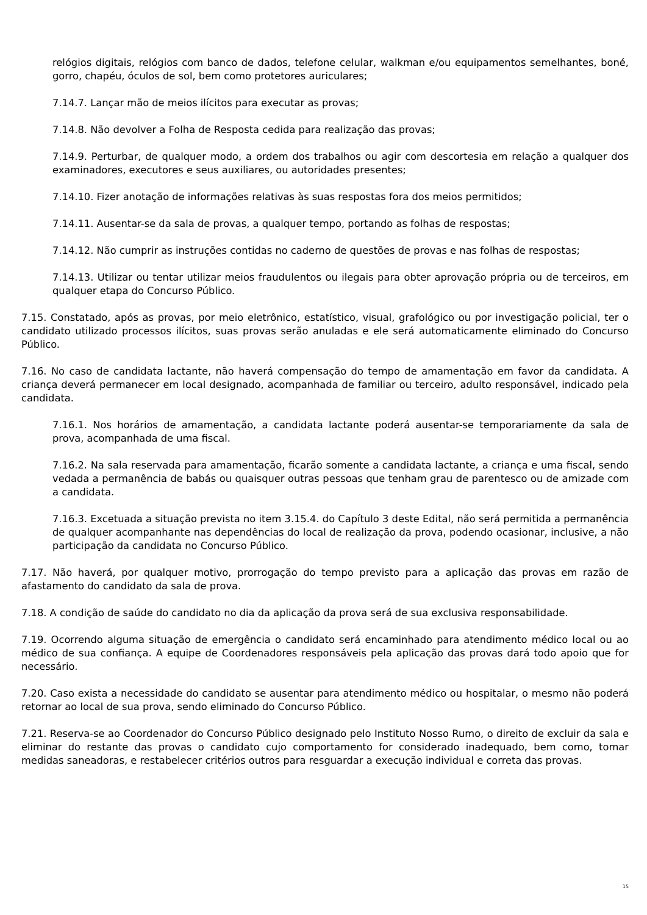relógios digitais, relógios com banco de dados, telefone celular, walkman e/ou equipamentos semelhantes, boné, gorro, chapéu, óculos de sol, bem como protetores auriculares;
7.14.7. Lançar mão de meios ilícitos para executar as provas;
7.14.8. Não devolver a Folha de Resposta cedida para realização das provas;
7.14.9. Perturbar, de qualquer modo, a ordem dos trabalhos ou agir com descortesia em relação a qualquer dos examinadores, executores e seus auxiliares, ou autoridades presentes;
7.14.10. Fizer anotação de informações relativas às suas respostas fora dos meios permitidos;
7.14.11. Ausentar-se da sala de provas, a qualquer tempo, portando as folhas de respostas;
7.14.12. Não cumprir as instruções contidas no caderno de questões de provas e nas folhas de respostas;
7.14.13. Utilizar ou tentar utilizar meios fraudulentos ou ilegais para obter aprovação própria ou de terceiros, em qualquer etapa do Concurso Público.
7.15. Constatado, após as provas, por meio eletrônico, estatístico, visual, grafológico ou por investigação policial, ter o candidato utilizado processos ilícitos, suas provas serão anuladas e ele será automaticamente eliminado do Concurso Público.
7.16. No caso de candidata lactante, não haverá compensação do tempo de amamentação em favor da candidata. A criança deverá permanecer em local designado, acompanhada de familiar ou terceiro, adulto responsável, indicado pela candidata.
7.16.1. Nos horários de amamentação, a candidata lactante poderá ausentar-se temporariamente da sala de prova, acompanhada de uma fiscal.
7.16.2. Na sala reservada para amamentação, ficarão somente a candidata lactante, a criança e uma fiscal, sendo vedada a permanência de babás ou quaisquer outras pessoas que tenham grau de parentesco ou de amizade com a candidata.
7.16.3. Excetuada a situação prevista no item 3.15.4. do Capítulo 3 deste Edital, não será permitida a permanência de qualquer acompanhante nas dependências do local de realização da prova, podendo ocasionar, inclusive, a não participação da candidata no Concurso Público.
7.17. Não haverá, por qualquer motivo, prorrogação do tempo previsto para a aplicação das provas em razão de afastamento do candidato da sala de prova.
7.18. A condição de saúde do candidato no dia da aplicação da prova será de sua exclusiva responsabilidade.
7.19. Ocorrendo alguma situação de emergência o candidato será encaminhado para atendimento médico local ou ao médico de sua confiança. A equipe de Coordenadores responsáveis pela aplicação das provas dará todo apoio que for necessário.
7.20. Caso exista a necessidade do candidato se ausentar para atendimento médico ou hospitalar, o mesmo não poderá retornar ao local de sua prova, sendo eliminado do Concurso Público.
7.21. Reserva-se ao Coordenador do Concurso Público designado pelo Instituto Nosso Rumo, o direito de excluir da sala e eliminar do restante das provas o candidato cujo comportamento for considerado inadequado, bem como, tomar medidas saneadoras, e restabelecer critérios outros para resguardar a execução individual e correta das provas.
15